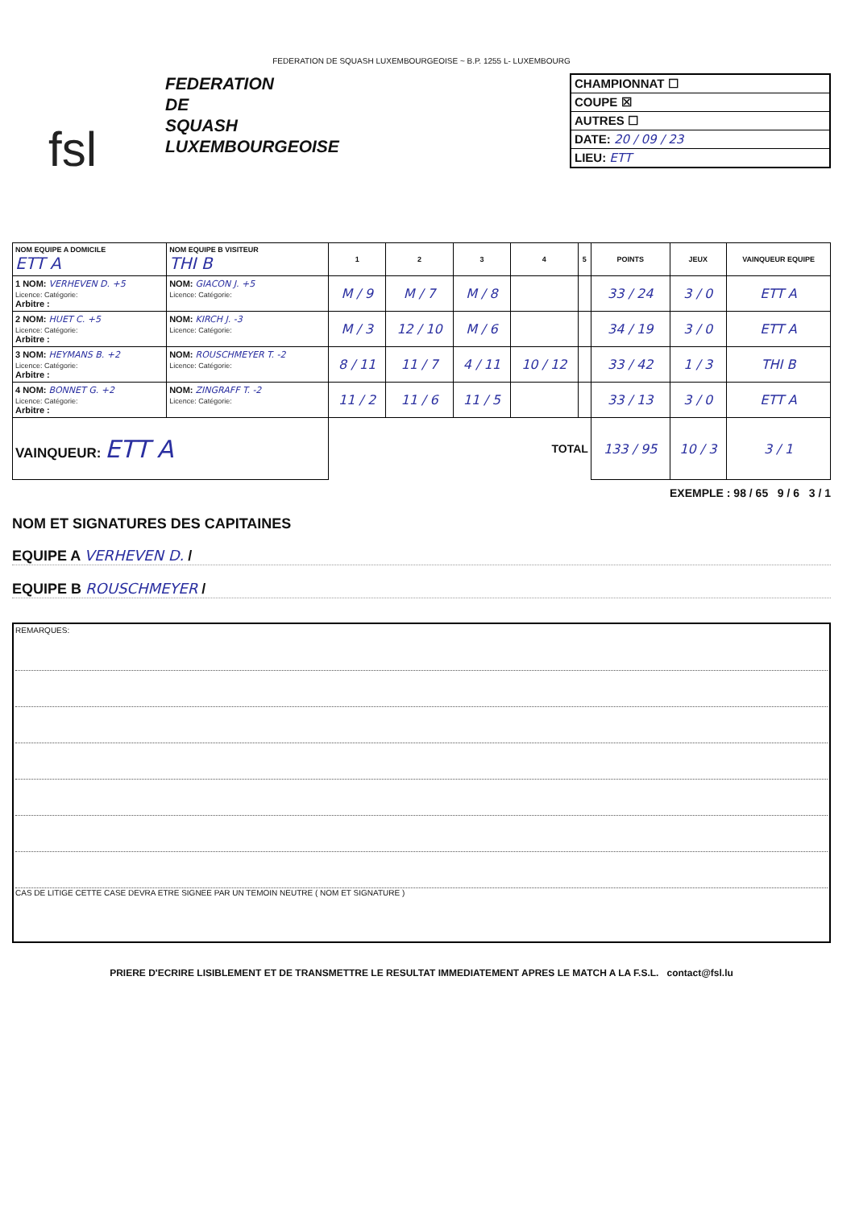FEDERATION DE SQUASH LUXEMBOURGEOISE ~ B.P. 1255 L- LUXEMBOURG
fsl
FEDERATION
DE
SQUASH
LUXEMBOURGEOISE
CHAMPIONNAT ☐
COUPE ☒
AUTRES ☐
DATE: 20 / 09 / 23
LIEU: ETT
| NOM EQUIPE A DOMICILE ETT A | NOM EQUIPE B VISITEUR THI B | 1 | 2 | 3 | 4 | 5 | POINTS | JEUX | VAINQUEUR EQUIPE |
| --- | --- | --- | --- | --- | --- | --- | --- | --- | --- |
| 1 NOM: VERHEVEN D. +5 Licence: Catégorie: Arbitre : | NOM: GIACON J. +5 Licence: Catégorie: | M / 9 | M / 7 | M / 8 | | | 33 / 24 | 3 / 0 | ETT A |
| 2 NOM: HUET C. +5 Licence: Catégorie: Arbitre : | NOM: KIRCH J. -3 Licence: Catégorie: | M / 3 | 12 / 10 | M / 6 | | | 34 / 19 | 3 / 0 | ETT A |
| 3 NOM: HEYMANS B. +2 Licence: Catégorie: Arbitre : | NOM: ROUSCHMEYER T. -2 Licence: Catégorie: | 8 / 11 | 11 / 7 | 4 / 11 | 10 / 12 | | 33 / 42 | 1 / 3 | THI B |
| 4 NOM: BONNET G. +2 Licence: Catégorie: Arbitre : | NOM: ZINGRAFF T. -2 Licence: Catégorie: | 11 / 2 | 11 / 6 | 11 / 5 | | | 33 / 13 | 3 / 0 | ETT A |
| VAINQUEUR: ETT A | | TOTAL | | | | | 133 / 95 | 10 / 3 | 3 / 1 |
EXEMPLE : 98 / 65 9 / 6 3 / 1
NOM ET SIGNATURES DES CAPITAINES
EQUIPE A VERHEVEN D. /
EQUIPE B ROUSCHMEYER /
REMARQUES:
CAS DE LITIGE CETTE CASE DEVRA ETRE SIGNEE PAR UN TEMOIN NEUTRE ( NOM ET SIGNATURE )
PRIERE D'ECRIRE LISIBLEMENT ET DE TRANSMETTRE LE RESULTAT IMMEDIATEMENT APRES LE MATCH A LA F.S.L. contact@fsl.lu